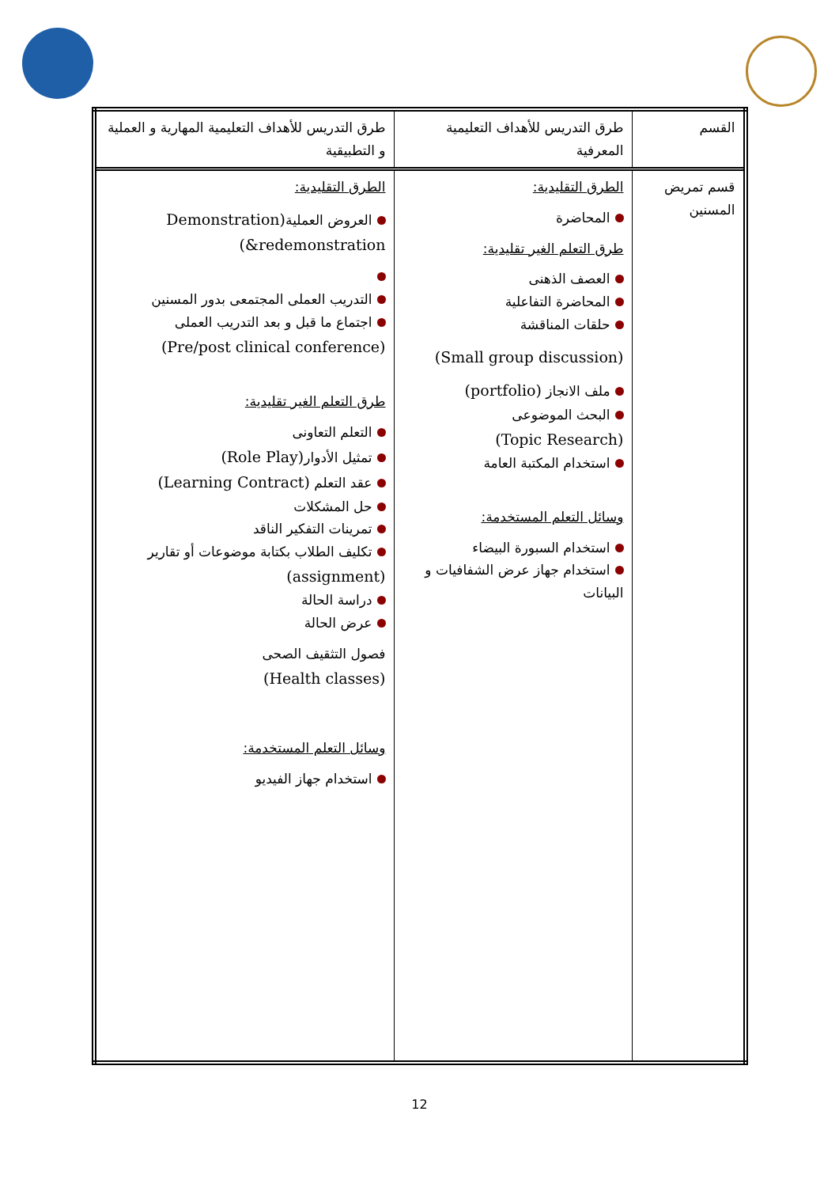| القسم | طرق التدريس للأهداف التعليمية المعرفية | طرق التدريس للأهداف التعليمية المهارية و العملية و التطبيقية |
| قسم تمريض المسنين | الطرق التقليدية: المحاضرة طرق التعلم الغير تقليدية: العصف الذهنى المحاضرة التفاعلية حلقات المناقشة (Small group discussion) ملف الانجاز (portfolio) البحث الموضوعى (Topic Research) استخدام المكتبة العامة وسائل التعلم المستخدمة: استخدام السبورة البيضاء استخدام جهاز عرض الشفافيات و البيانات | الطرق التقليدية: العروض العملية (Demonstration &redemonstration) التدريب العملى المجتمعى بدور المسنين اجتماع ما قبل و بعد التدريب العملى (Pre/post clinical conference) طرق التعلم الغير تقليدية: التعلم التعاونى تمثيل الأدوار (Role Play) عقد التعلم (Learning Contract) حل المشكلات تمرينات التفكير الناقد تكليف الطلاب بكتابة موضوعات أو تقارير (assignment) دراسة الحالة عرض الحالة فصول التثقيف الصحى (Health classes) وسائل التعلم المستخدمة: استخدام جهاز الفيديو |
12